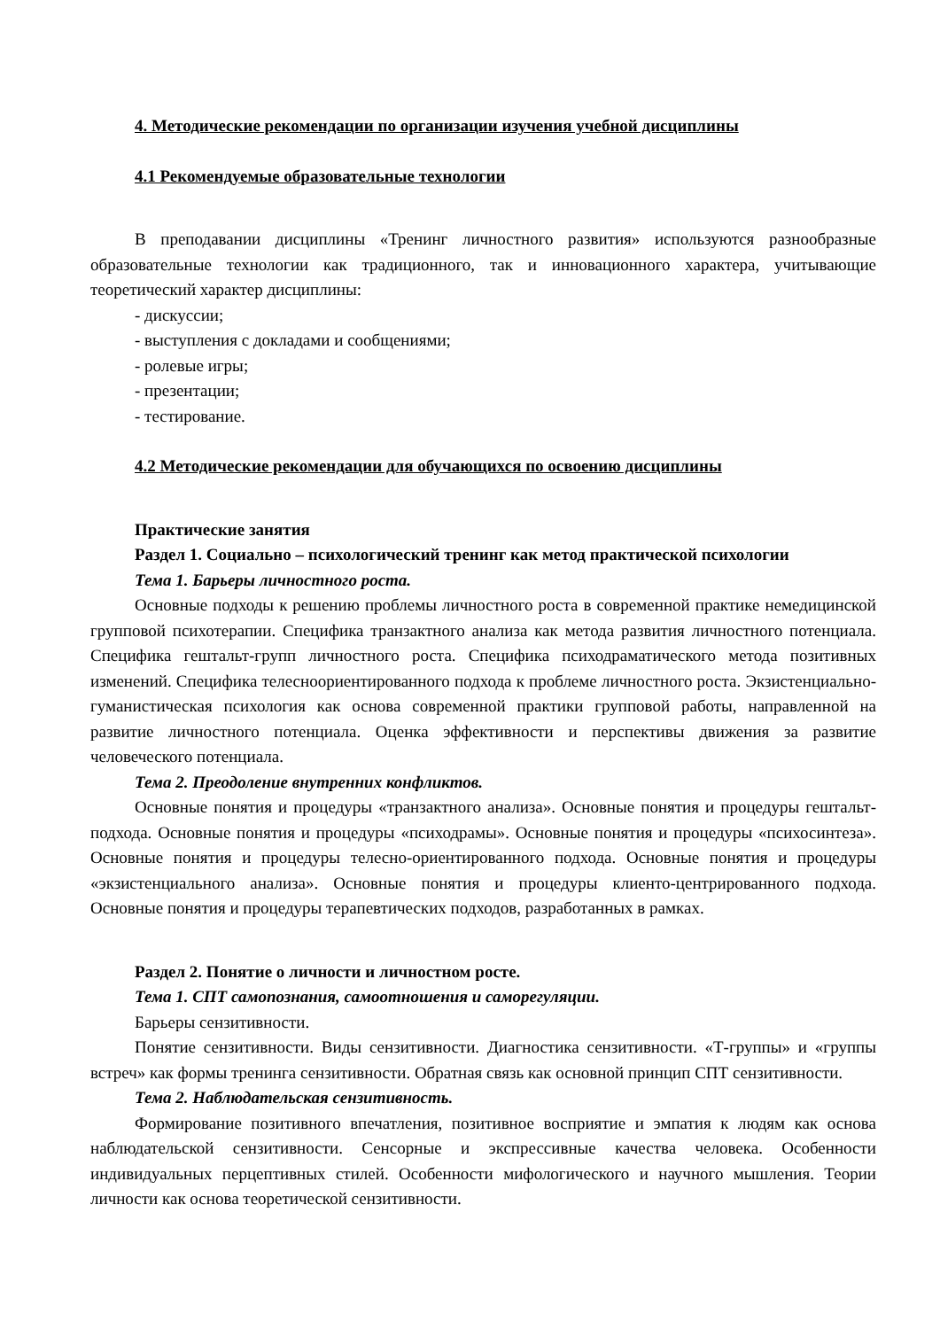4. Методические рекомендации по организации изучения учебной дисциплины
4.1 Рекомендуемые образовательные технологии
В преподавании дисциплины «Тренинг личностного развития» используются разнообразные образовательные технологии как традиционного, так и инновационного характера, учитывающие теоретический характер дисциплины:
- дискуссии;
- выступления с докладами и сообщениями;
- ролевые игры;
- презентации;
- тестирование.
4.2 Методические рекомендации для обучающихся по освоению дисциплины
Практические занятия
Раздел 1. Социально – психологический тренинг как метод практической психологии
Тема 1. Барьеры личностного роста.
Основные подходы к решению проблемы личностного роста в современной практике немедицинской групповой психотерапии. Специфика транзактного анализа как метода развития личностного потенциала. Специфика гештальт-групп личностного роста. Специфика психодраматического метода позитивных изменений. Специфика телесноориентированного подхода к проблеме личностного роста. Экзистенциально-гуманистическая психология как основа современной практики групповой работы, направленной на развитие личностного потенциала. Оценка эффективности и перспективы движения за развитие человеческого потенциала.
Тема 2. Преодоление внутренних конфликтов.
Основные понятия и процедуры «транзактного анализа». Основные понятия и процедуры гештальт-подхода. Основные понятия и процедуры «психодрамы». Основные понятия и процедуры «психосинтеза». Основные понятия и процедуры телесно-ориентированного подхода. Основные понятия и процедуры «экзистенциального анализа». Основные понятия и процедуры клиенто-центрированного подхода. Основные понятия и процедуры терапевтических подходов, разработанных в рамках.
Раздел 2. Понятие о личности и личностном росте.
Тема 1. СПТ самопознания, самоотношения и саморегуляции.
Барьеры сензитивности.
Понятие сензитивности. Виды сензитивности. Диагностика сензитивности. «Т-группы» и «группы встреч» как формы тренинга сензитивности. Обратная связь как основной принцип СПТ сензитивности.
Тема 2. Наблюдательская сензитивность.
Формирование позитивного впечатления, позитивное восприятие и эмпатия к людям как основа наблюдательской сензитивности. Сенсорные и экспрессивные качества человека. Особенности индивидуальных перцептивных стилей. Особенности мифологического и научного мышления. Теории личности как основа теоретической сензитивности.